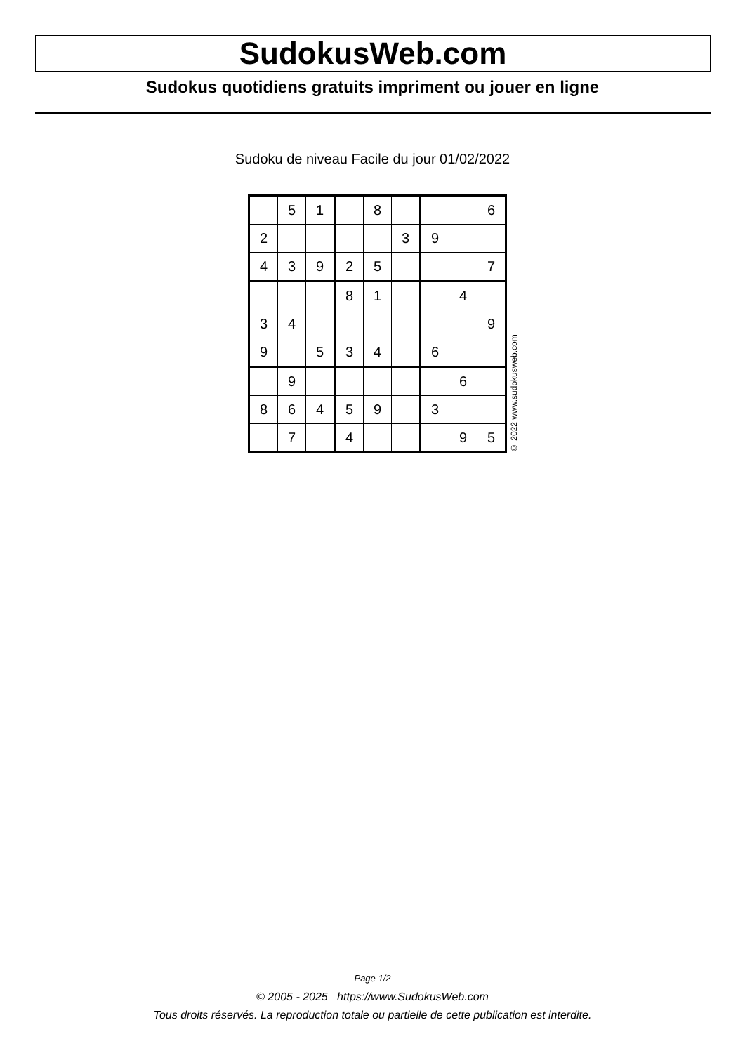SudokusWeb.com
Sudokus quotidiens gratuits impriment ou jouer en ligne
Sudoku de niveau Facile du jour 01/02/2022
| | 5 | 1 | | 8 | | | | 6 |
| 2 | | | | | 3 | 9 | | |
| 4 | 3 | 9 | 2 | 5 | | | | 7 |
| | | | 8 | 1 | | | 4 | |
| 3 | 4 | | | | | | | 9 |
| 9 | | 5 | 3 | 4 | | 6 | | |
| | 9 | | | | | | 6 | |
| 8 | 6 | 4 | 5 | 9 | | 3 | | |
| | 7 | | 4 | | | | 9 | 5 |
© 2022 www.sudokusweb.com
Page 1/2
© 2005 - 2025 https://www.SudokusWeb.com
Tous droits réservés. La reproduction totale ou partielle de cette publication est interdite.